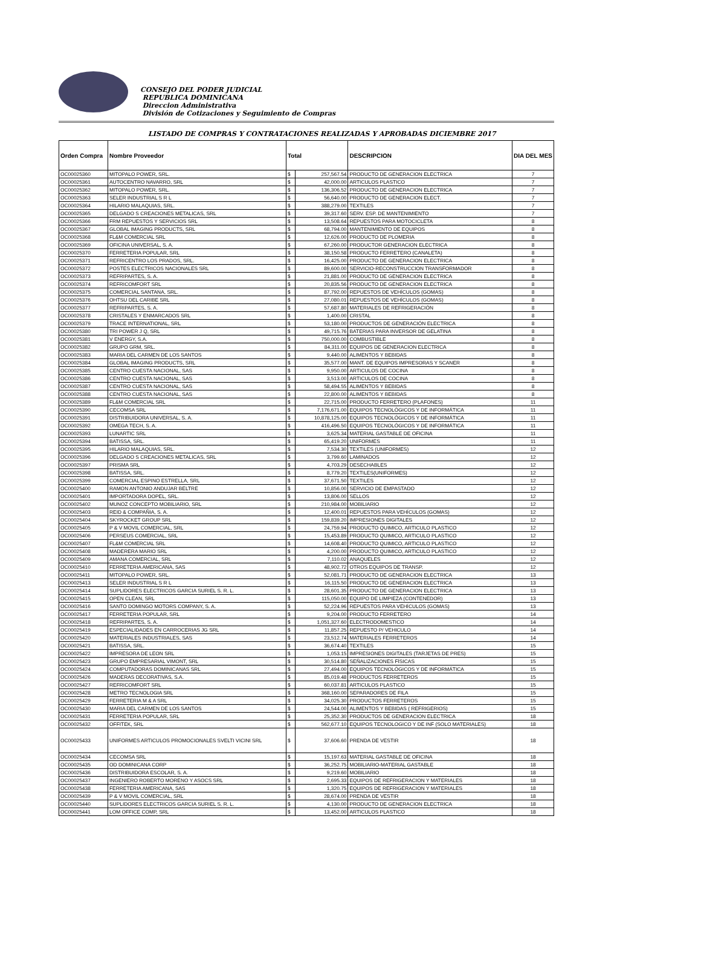CONSEJO DEL PODER JUDICIAL
REPUBLICA DOMINICANA
Direccion Administrativa
División de Cotizaciones y Seguimiento de Compras
LISTADO DE COMPRAS Y CONTRATACIONES REALIZADAS Y APROBADAS DICIEMBRE 2017
| Orden Compra | Nombre Proveedor | Total | | DESCRIPCION | DIA DEL MES |
| --- | --- | --- | --- | --- | --- |
| OC00025360 | MITOPALO POWER, SRL. | $ | 257,567.54 | PRODUCTO DE GENERACION ELECTRICA | 7 |
| OC00025361 | AUTOCENTRO NAVARRO, SRL | $ | 42,000.00 | ARTICULOS PLASTICO | 7 |
| OC00025362 | MITOPALO POWER, SRL. | $ | 136,306.52 | PRODUCTO DE GENERACION ELECTRICA | 7 |
| OC00025363 | SELER INDUSTRIAL S R L | $ | 56,640.00 | PRODUCTO DE GENERACION ELECT. | 7 |
| OC00025364 | HILARIO MALAQUIAS, SRL. | $ | 388,279.00 | TEXTILES | 7 |
| OC00025365 | DELGADO S CREACIONES METALICAS, SRL | $ | 39,317.60 | SERV. ESP. DE MANTENIMIENTO | 7 |
| OC00025366 | FRM REPUESTOS Y SERVICIOS SRL | $ | 13,508.64 | REPUESTOS PARA MOTOCICLETA | 8 |
| OC00025367 | GLOBAL IMAGING PRODUCTS, SRL | $ | 68,794.00 | MANTENIMIENTO DE EQUIPOS | 8 |
| OC00025368 | FL&M COMERCIAL SRL | $ | 12,626.00 | PRODUCTO DE PLOMERIA | 8 |
| OC00025369 | OFICINA UNIVERSAL, S. A. | $ | 67,260.00 | PRODUCTOR GENERACION ELECTRICA | 8 |
| OC00025370 | FERRETERIA POPULAR, SRL | $ | 38,150.58 | PRODUCTO FERRETERO (CANALETA) | 8 |
| OC00025371 | REFRICENTRO LOS PRADOS, SRL. | $ | 16,425.00 | PRODUCTO DE GENERACION ELECTRICA | 8 |
| OC00025372 | POSTES ELECTRICOS NACIONALES SRL | $ | 89,600.00 | SERVICIO-RECONSTRUCCION TRANSFORMADOR | 8 |
| OC00025373 | REFRIPARTES, S. A. | $ | 21,881.00 | PRODUCTO DE GENERACION ELECTRICA | 8 |
| OC00025374 | REFRICOMFORT SRL | $ | 20,835.56 | PRODUCTO DE GENERACION ELECTRICA | 8 |
| OC00025375 | COMERCIAL SANTANA, SRL. | $ | 87,792.00 | REPUESTOS DE VEHÍCULOS (GOMAS) | 8 |
| OC00025376 | OHTSU DEL CARIBE SRL | $ | 27,080.01 | REPUESTOS DE VEHÍCULOS (GOMAS) | 8 |
| OC00025377 | REFRIPARTES, S. A. | $ | 57,687.80 | MATERIALES DE REFRIGERACIÓN | 8 |
| OC00025378 | CRISTALES Y ENMARCADOS SRL | $ | 1,400.00 | CRISTAL | 8 |
| OC00025379 | TRACE INTERNATIONAL, SRL | $ | 53,180.00 | PRODUCTOS DE GENERACIÓN ELECTRICA | 8 |
| OC00025380 | TRI POWER J Q, SRL | $ | 49,715.76 | BATERIAS PARA INVERSOR DE GELATINA | 8 |
| OC00025381 | V ENERGY, S.A. | $ | 750,000.00 | COMBUSTIBLE | 8 |
| OC00025382 | GRUPO GRM, SRL. | $ | 84,311.00 | EQUIPOS DE GENERACION ELECTRICA | 8 |
| OC00025383 | MARIA DEL CARMEN DE LOS SANTOS | $ | 9,440.00 | ALIMENTOS Y BEBIDAS | 8 |
| OC00025384 | GLOBAL IMAGING PRODUCTS, SRL | $ | 35,577.00 | MANT. DE EQUIPOS IMPRESORAS Y SCANER | 8 |
| OC00025385 | CENTRO CUESTA NACIONAL, SAS | $ | 9,950.00 | ARTICULOS DE COCINA | 8 |
| OC00025386 | CENTRO CUESTA NACIONAL, SAS | $ | 3,513.00 | ARTICULOS DE COCINA | 8 |
| OC00025387 | CENTRO CUESTA NACIONAL, SAS | $ | 58,494.55 | ALIMENTOS Y BEBIDAS | 8 |
| OC00025388 | CENTRO CUESTA NACIONAL, SAS | $ | 22,800.00 | ALIMENTOS Y BEBIDAS | 8 |
| OC00025389 | FL&M COMERCIAL SRL | $ | 22,715.00 | PRODUCTO FERRETERO (PLAFONES) | 11 |
| OC00025390 | CECOMSA SRL | $ | 7,176,671.00 | EQUIPOS TECNOLÓGICOS Y DE INFORMÁTICA | 11 |
| OC00025391 | DISTRIBUIDORA UNIVERSAL, S. A. | $ | 10,878,125.00 | EQUIPOS TECNOLÓGICOS Y DE INFORMÁTICA | 11 |
| OC00025392 | OMEGA TECH, S. A. | $ | 416,496.50 | EQUIPOS TECNOLÓGICOS Y DE INFORMÁTICA | 11 |
| OC00025393 | LUNARTIC SRL | $ | 3,625.34 | MATERIAL GASTABLE DE OFICINA | 11 |
| OC00025394 | BATISSA, SRL. | $ | 65,419.20 | UNIFORMES | 11 |
| OC00025395 | HILARIO MALAQUIAS, SRL. | $ | 7,534.30 | TEXTILES (UNIFORMES) | 12 |
| OC00025396 | DELGADO S CREACIONES METALICAS, SRL | $ | 3,799.60 | LAMINADOS | 12 |
| OC00025397 | PRISMA SRL | $ | 4,703.29 | DESECHABLES | 12 |
| OC00025398 | BATISSA, SRL. | $ | 8,779.20 | TEXTILES(UNIFORMES) | 12 |
| OC00025399 | COMERCIAL ESPINO ESTRELLA, SRL | $ | 37,671.50 | TEXTILES | 12 |
| OC00025400 | RAMON ANTONIO ANDUJAR BELTRE | $ | 10,856.00 | SERVICIO DE EMPASTADO | 12 |
| OC00025401 | IMPORTADORA DOPEL, SRL. | $ | 13,806.00 | SELLOS | 12 |
| OC00025402 | MUNOZ CONCEPTO MOBILIARIO, SRL | $ | 210,984.00 | MOBILIARIO | 12 |
| OC00025403 | REID & COMPAÑIA, S. A. | $ | 12,400.01 | REPUESTOS PARA VEHÍCULOS (GOMAS) | 12 |
| OC00025404 | SKYROCKET GROUP SRL | $ | 159,839.20 | IMPRESIONES DIGITALES | 12 |
| OC00025405 | P & V MOVIL COMERCIAL, SRL | $ | 24,759.94 | PRODUCTO QUIMICO, ARTICULO PLASTICO | 12 |
| OC00025406 | PERSEUS COMERCIAL, SRL | $ | 15,453.89 | PRODUCTO QUIMICO, ARTICULO PLASTICO | 12 |
| OC00025407 | FL&M COMERCIAL SRL | $ | 14,608.40 | PRODUCTO QUIMICO, ARTICULO PLASTICO | 12 |
| OC00025408 | MADERERA MARIO SRL | $ | 4,200.00 | PRODUCTO QUIMICO, ARTICULO PLASTICO | 12 |
| OC00025409 | AMANA COMERCIAL, SRL | $ | 7,110.02 | ANAQUELES | 12 |
| OC00025410 | FERRETERIA AMERICANA, SAS | $ | 48,902.72 | OTROS EQUIPOS DE TRANSP. | 12 |
| OC00025411 | MITOPALO POWER, SRL. | $ | 52,081.71 | PRODUCTO DE GENERACION ELECTRICA | 13 |
| OC00025413 | SELER INDUSTRIAL S R L | $ | 16,115.50 | PRODUCTO DE GENERACION ELECTRICA | 13 |
| OC00025414 | SUPLIDORES ELECTRICOS GARCIA SURIEL S. R. L. | $ | 28,601.35 | PRODUCTO DE GENERACION ELECTRICA | 13 |
| OC00025415 | OPEN CLEAN, SRL | $ | 115,050.00 | EQUIPO DE LIMPIEZA (CONTENEDOR) | 13 |
| OC00025416 | SANTO DOMINGO MOTORS COMPANY, S. A. | $ | 52,224.96 | REPUESTOS PARA VEHÍCULOS (GOMAS) | 13 |
| OC00025417 | FERRETERIA POPULAR, SRL | $ | 9,204.00 | PRODUCTO FERRETERO | 14 |
| OC00025418 | REFRIPARTES, S. A. | $ | 1,051,327.60 | ELECTRODOMESTICO | 14 |
| OC00025419 | ESPECIALIDADES EN CARROCERIAS JG SRL | $ | 11,857.25 | REPUESTO P/ VEHICULO | 14 |
| OC00025420 | MATERIALES INDUSTRIALES, SAS | $ | 23,512.74 | MATERIALES FERRETEROS | 14 |
| OC00025421 | BATISSA, SRL. | $ | 36,674.40 | TEXTILES | 15 |
| OC00025422 | IMPRESORA DE LEON SRL | $ | 1,053.15 | IMPRESIONES DIGITALES (TARJETAS DE PRES) | 15 |
| OC00025423 | GRUPO EMPRESARIAL VIMONT, SRL | $ | 30,514.80 | SEÑALIZACIONES FÍSICAS | 15 |
| OC00025424 | COMPUTADORAS DOMINICANAS SRL | $ | 27,494.00 | EQUIPOS TECNOLÓGICOS Y DE INFORMÁTICA | 15 |
| OC00025426 | MADERAS DECORATIVAS, S.A. | $ | 85,019.48 | PRODUCTOS FERRETEROS | 15 |
| OC00025427 | REFRICOMFORT SRL | $ | 60,037.81 | ARTICULOS PLASTICO | 15 |
| OC00025428 | METRO TECNOLOGIA SRL | $ | 368,160.00 | SEPARADORES DE FILA | 15 |
| OC00025429 | FERRETERIA M & A SRL | $ | 34,025.30 | PRODUCTOS FERRETEROS | 15 |
| OC00025430 | MARIA DEL CARMEN DE LOS SANTOS | $ | 24,544.00 | ALIMENTOS Y BEBIDAS ( REFRIGERIOS) | 15 |
| OC00025431 | FERRETERIA POPULAR, SRL | $ | 25,352.30 | PRODUCTOS DE GENERACION ELECTRICA | 18 |
| OC00025432 | OFFITEK, SRL | $ | 562,677.10 | EQUIPOS TECNOLOGICO Y DE INF (SOLO MATERIALES) | 18 |
| OC00025433 | UNIFORMES ARTICULOS PROMOCIONALES SVELTI VICINI SRL | $ | 37,606.60 | PRENDA DE VESTIR | 18 |
| OC00025434 | CECOMSA SRL | $ | 15,197.63 | MATERIAL GASTABLE DE OFICINA | 18 |
| OC00025435 | OD DOMINICANA CORP | $ | 36,252.75 | MOBILIARIO-MATERIAL GASTABLE | 18 |
| OC00025436 | DISTRIBUIDORA ESCOLAR, S. A. | $ | 9,219.60 | MOBILIARIO | 18 |
| OC00025437 | INGENIERO ROBERTO MORENO Y ASOCS SRL | $ | 2,695.33 | EQUIPOS DE REFRIGERACION Y MATERIALES | 18 |
| OC00025438 | FERRETERIA AMERICANA, SAS | $ | 1,320.75 | EQUIPOS DE REFRIGERACION Y MATERIALES | 18 |
| OC00025439 | P & V MOVIL COMERCIAL, SRL | $ | 28,674.00 | PRENDA DE VESTIR | 18 |
| OC00025440 | SUPLIDORES ELECTRICOS GARCIA SURIEL S. R. L. | $ | 4,130.00 | PRODUCTO DE GENERACION ELECTRICA | 18 |
| OC00025441 | LOM OFFICE COMP, SRL | $ | 13,452.00 | ARTICULOS PLASTICO | 18 |